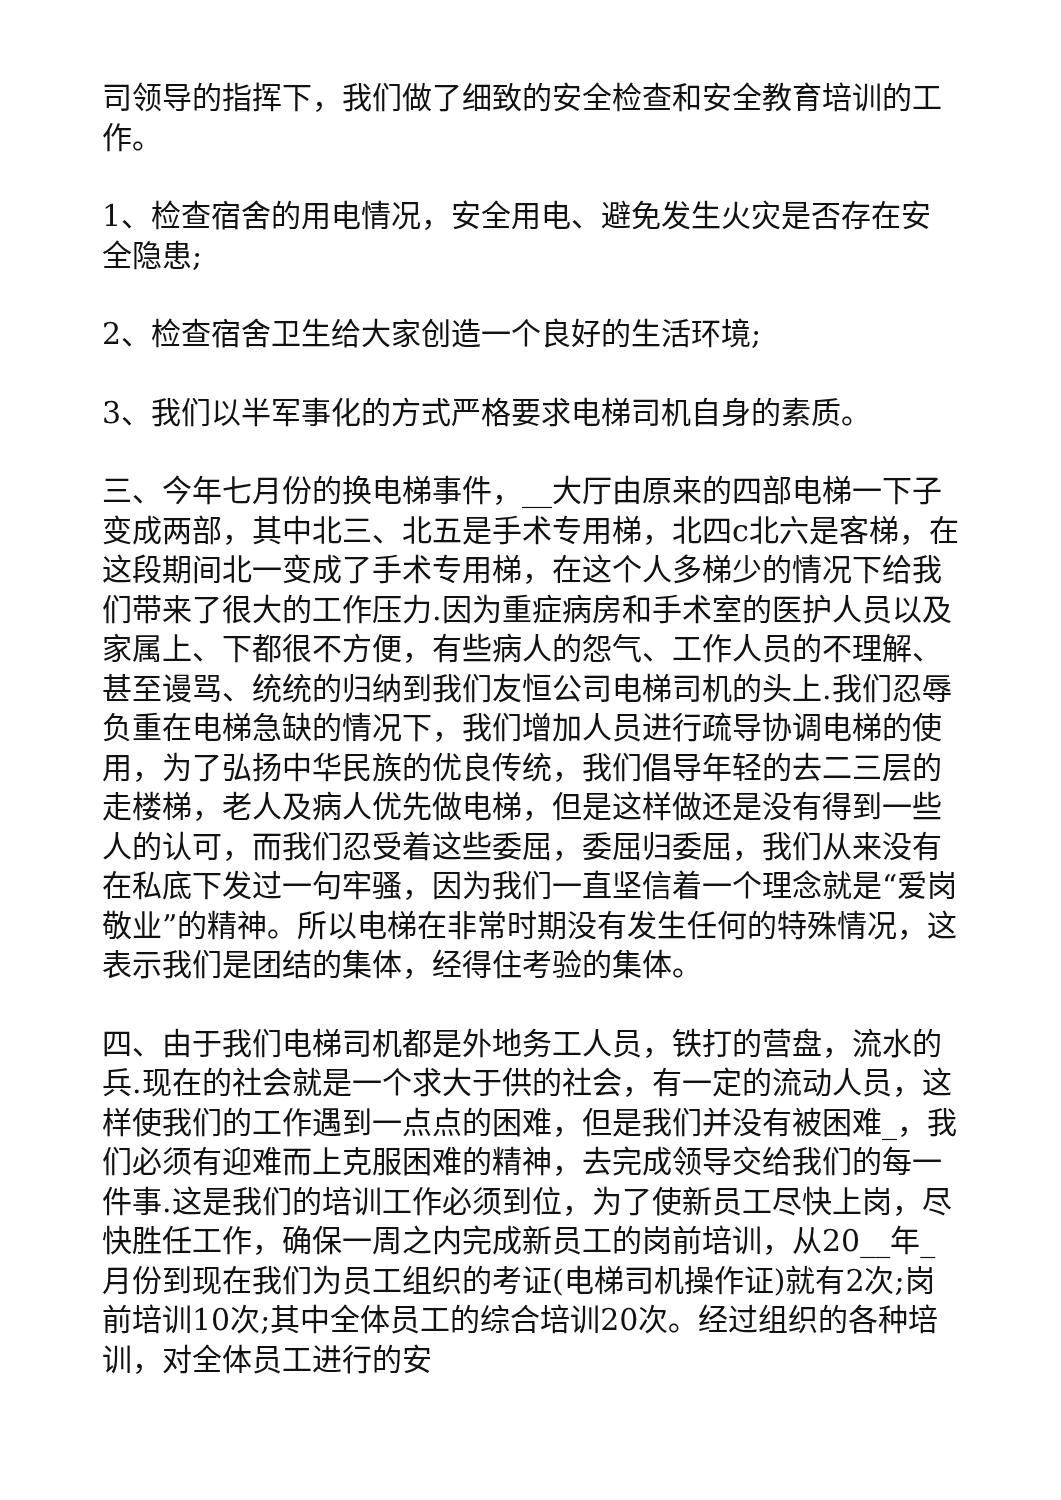司领导的指挥下，我们做了细致的安全检查和安全教育培训的工作。
1、检查宿舍的用电情况，安全用电、避免发生火灾是否存在安全隐患;
2、检查宿舍卫生给大家创造一个良好的生活环境;
3、我们以半军事化的方式严格要求电梯司机自身的素质。
三、今年七月份的换电梯事件，__大厅由原来的四部电梯一下子变成两部，其中北三、北五是手术专用梯，北四c北六是客梯，在这段期间北一变成了手术专用梯，在这个人多梯少的情况下给我们带来了很大的工作压力.因为重症病房和手术室的医护人员以及家属上、下都很不方便，有些病人的怨气、工作人员的不理解、甚至谩骂、统统的归纳到我们友恒公司电梯司机的头上.我们忍辱负重在电梯急缺的情况下，我们增加人员进行疏导协调电梯的使用，为了弘扬中华民族的优良传统，我们倡导年轻的去二三层的走楼梯，老人及病人优先做电梯，但是这样做还是没有得到一些人的认可，而我们忍受着这些委屈，委屈归委屈，我们从来没有在私底下发过一句牢骚，因为我们一直坚信着一个理念就是“爱岗敬业”的精神。所以电梯在非常时期没有发生任何的特殊情况，这表示我们是团结的集体，经得住考验的集体。
四、由于我们电梯司机都是外地务工人员，铁打的营盘，流水的兵.现在的社会就是一个求大于供的社会，有一定的流动人员，这样使我们的工作遇到一点点的困难，但是我们并没有被困难_，我们必须有迎难而上克服困难的精神，去完成领导交给我们的每一件事.这是我们的培训工作必须到位，为了使新员工尽快上岗，尽快胜任工作，确保一周之内完成新员工的岗前培训，从20__年_月份到现在我们为员工组织的考证(电梯司机操作证)就有2次;岗前培训10次;其中全体员工的综合培训20次。经过组织的各种培训，对全体员工进行的安